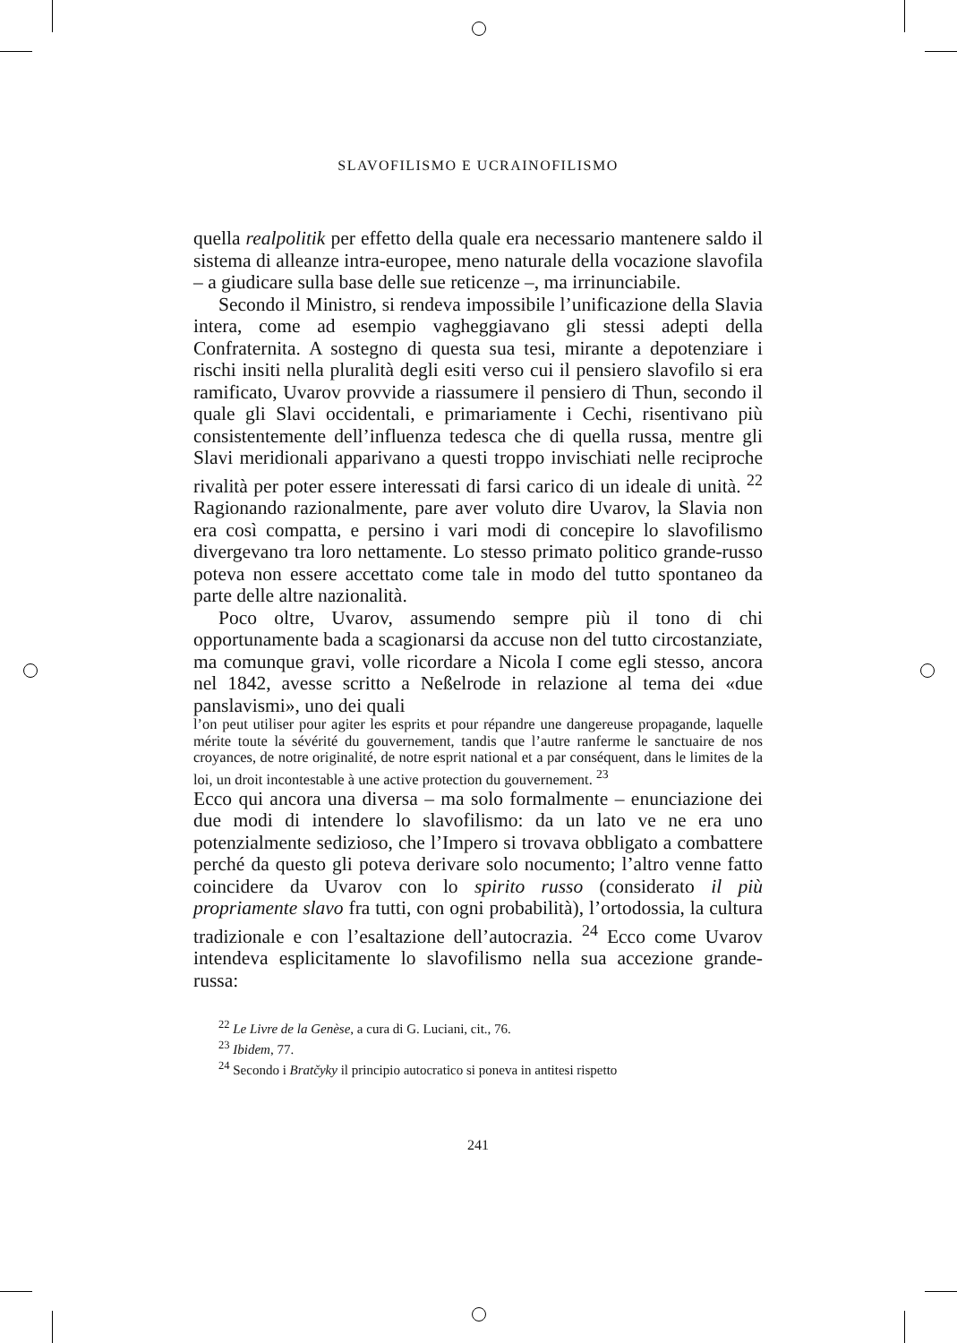SLAVOFILISMO E UCRAINOFILISMO
quella realpolitik per effetto della quale era necessario mantenere saldo il sistema di alleanze intra-europee, meno naturale della vocazione slavofila – a giudicare sulla base delle sue reticenze –, ma irrinunciabile.
Secondo il Ministro, si rendeva impossibile l’unificazione della Slavia intera, come ad esempio vagheggiavano gli stessi adepti della Confraternita. A sostegno di questa sua tesi, mirante a depotenziare i rischi insiti nella pluralità degli esiti verso cui il pensiero slavofilo si era ramificato, Uvarov provvide a riassumere il pensiero di Thun, secondo il quale gli Slavi occidentali, e primariamente i Cechi, risentivano più consistentemente dell’influenza tedesca che di quella russa, mentre gli Slavi meridionali apparivano a questi troppo invischiati nelle reciproche rivalità per poter essere interessati di farsi carico di un ideale di unità. <sup>22</sup> Ragionando razionalmente, pare aver voluto dire Uvarov, la Slavia non era così compatta, e persino i vari modi di concepire lo slavofilismo divergevano tra loro nettamente. Lo stesso primato politico grande-russo poteva non essere accettato come tale in modo del tutto spontaneo da parte delle altre nazionalità.
Poco oltre, Uvarov, assumendo sempre più il tono di chi opportunamente bada a scagionarsi da accuse non del tutto circostanziate, ma comunque gravi, volle ricordare a Nicola I come egli stesso, ancora nel 1842, avesse scritto a Neßelrode in relazione al tema dei «due panslavismi», uno dei quali
l’on peut utiliser pour agiter les esprits et pour répandre une dangereuse propagande, laquelle mérite toute la sévérité du gouvernement, tandis que l’autre ranferme le sanctuaire de nos croyances, de notre originalité, de notre esprit national et a par conséquent, dans le limites de la loi, un droit incontestable à une active protection du gouvernement. <sup>23</sup>
Ecco qui ancora una diversa – ma solo formalmente – enunciazione dei due modi di intendere lo slavofilismo: da un lato ve ne era uno potenzialmente sedizioso, che l’Impero si trovava obbligato a combattere perché da questo gli poteva derivare solo nocumento; l’altro venne fatto coincidere da Uvarov con lo spirito russo (considerato il più propriamente slavo fra tutti, con ogni probabilità), l’ortodossia, la cultura tradizionale e con l’esaltazione dell’autocrazia. <sup>24</sup> Ecco come Uvarov intendeva esplicitamente lo slavofilismo nella sua accezione grande-russa:
<sup>22</sup> Le Livre de la Genèse, a cura di G. Luciani, cit., 76.
<sup>23</sup> Ibidem, 77.
<sup>24</sup> Secondo i Bratčyky il principio autocratico si poneva in antitesi rispetto
241